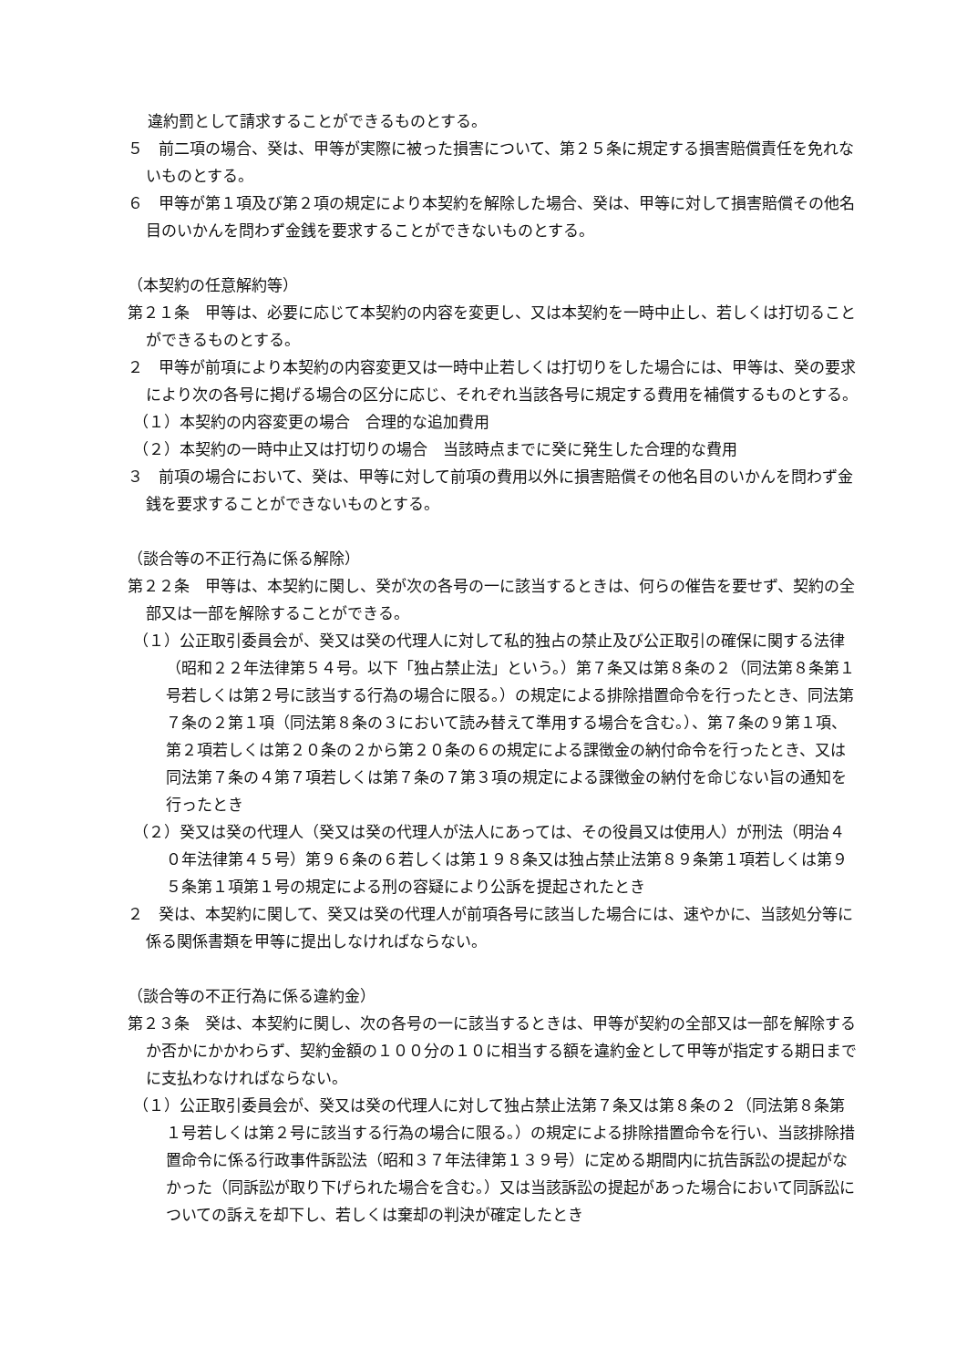違約罰として請求することができるものとする。
５　前二項の場合、癸は、甲等が実際に被った損害について、第２５条に規定する損害賠償責任を免れないものとする。
６　甲等が第１項及び第２項の規定により本契約を解除した場合、癸は、甲等に対して損害賠償その他名目のいかんを問わず金銭を要求することができないものとする。
（本契約の任意解約等）
第２１条　甲等は、必要に応じて本契約の内容を変更し、又は本契約を一時中止し、若しくは打切ることができるものとする。
２　甲等が前項により本契約の内容変更又は一時中止若しくは打切りをした場合には、甲等は、癸の要求により次の各号に掲げる場合の区分に応じ、それぞれ当該各号に規定する費用を補償するものとする。
（１）本契約の内容変更の場合　合理的な追加費用
（２）本契約の一時中止又は打切りの場合　当該時点までに癸に発生した合理的な費用
３　前項の場合において、癸は、甲等に対して前項の費用以外に損害賠償その他名目のいかんを問わず金銭を要求することができないものとする。
（談合等の不正行為に係る解除）
第２２条　甲等は、本契約に関し、癸が次の各号の一に該当するときは、何らの催告を要せず、契約の全部又は一部を解除することができる。
（１）公正取引委員会が、癸又は癸の代理人に対して私的独占の禁止及び公正取引の確保に関する法律（昭和２２年法律第５４号。以下「独占禁止法」という。）第７条又は第８条の２（同法第８条第１号若しくは第２号に該当する行為の場合に限る。）の規定による排除措置命令を行ったとき、同法第７条の２第１項（同法第８条の３において読み替えて準用する場合を含む。）、第７条の９第１項、第２項若しくは第２０条の２から第２０条の６の規定による課徴金の納付命令を行ったとき、又は同法第７条の４第７項若しくは第７条の７第３項の規定による課徴金の納付を命じない旨の通知を行ったとき
（２）癸又は癸の代理人（癸又は癸の代理人が法人にあっては、その役員又は使用人）が刑法（明治４０年法律第４５号）第９６条の６若しくは第１９８条又は独占禁止法第８９条第１項若しくは第９５条第１項第１号の規定による刑の容疑により公訴を提起されたとき
２　癸は、本契約に関して、癸又は癸の代理人が前項各号に該当した場合には、速やかに、当該処分等に係る関係書類を甲等に提出しなければならない。
（談合等の不正行為に係る違約金）
第２３条　癸は、本契約に関し、次の各号の一に該当するときは、甲等が契約の全部又は一部を解除するか否かにかかわらず、契約金額の１００分の１０に相当する額を違約金として甲等が指定する期日までに支払わなければならない。
（１）公正取引委員会が、癸又は癸の代理人に対して独占禁止法第７条又は第８条の２（同法第８条第１号若しくは第２号に該当する行為の場合に限る。）の規定による排除措置命令を行い、当該排除措置命令に係る行政事件訴訟法（昭和３７年法律第１３９号）に定める期間内に抗告訴訟の提起がなかった（同訴訟が取り下げられた場合を含む。）又は当該訴訟の提起があった場合において同訴訟についての訴えを却下し、若しくは棄却の判決が確定したとき